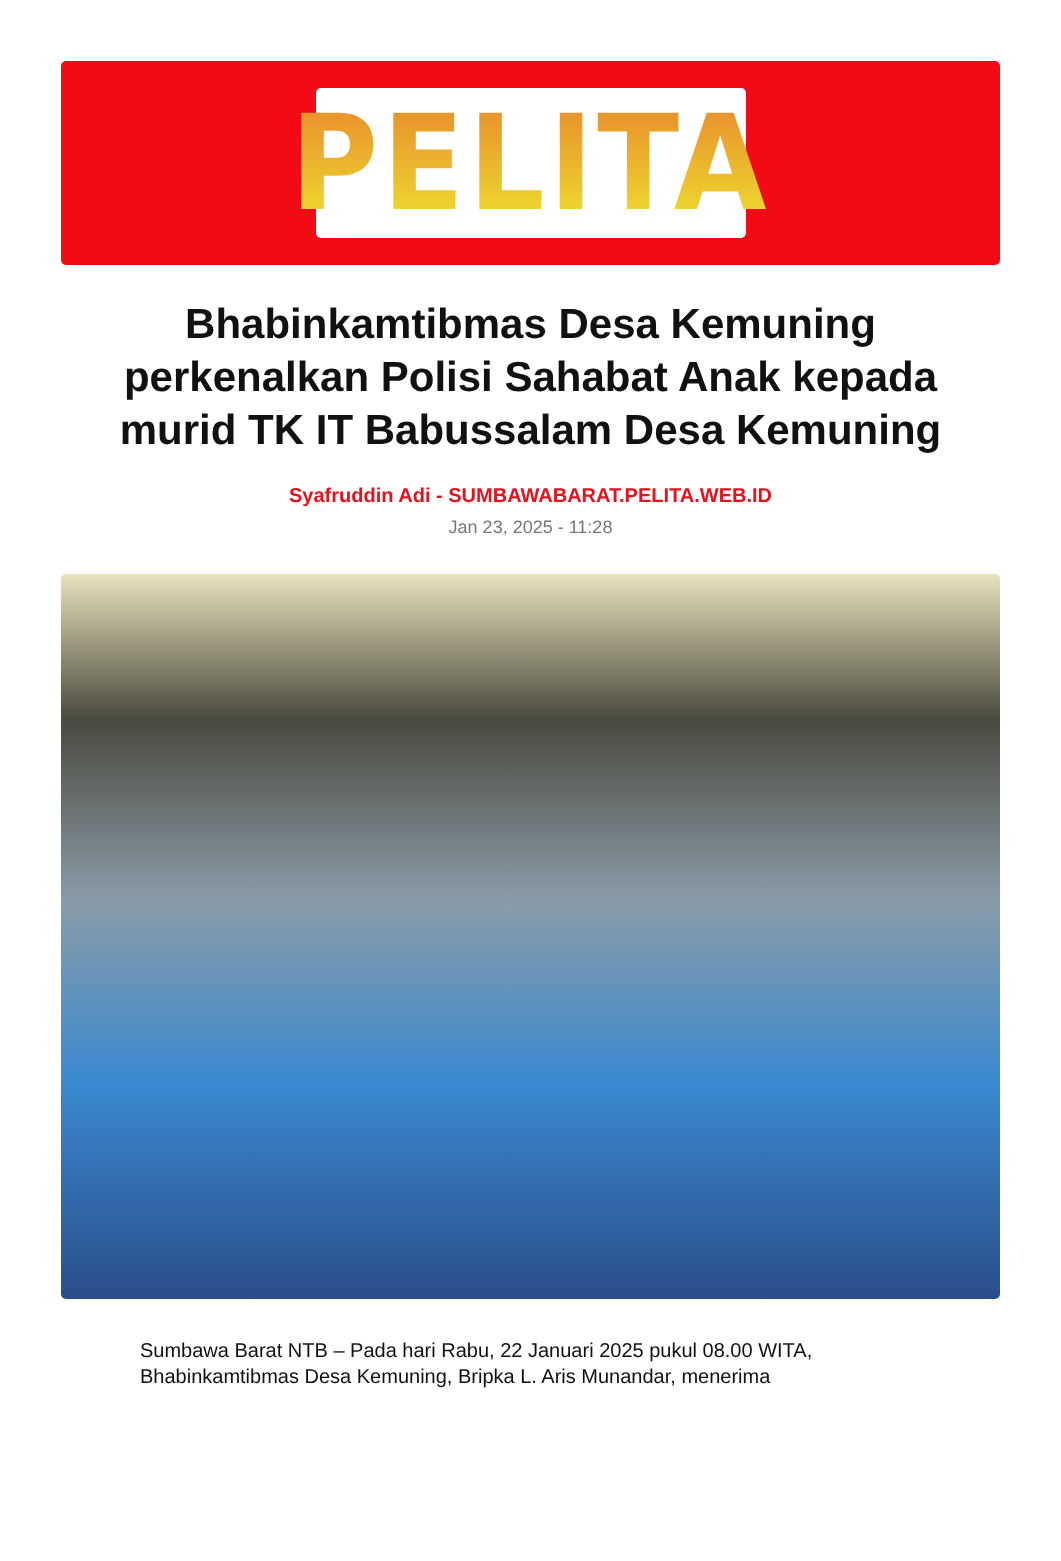PELITA
Bhabinkamtibmas Desa Kemuning perkenalkan Polisi Sahabat Anak kepada murid TK IT Babussalam Desa Kemuning
Syafruddin Adi - SUMBAWABARAT.PELITA.WEB.ID
Jan 23, 2025 - 11:28
Sumbawa Barat NTB – Pada hari Rabu, 22 Januari 2025 pukul 08.00 WITA, Bhabinkamtibmas Desa Kemuning, Bripka L. Aris Munandar, menerima